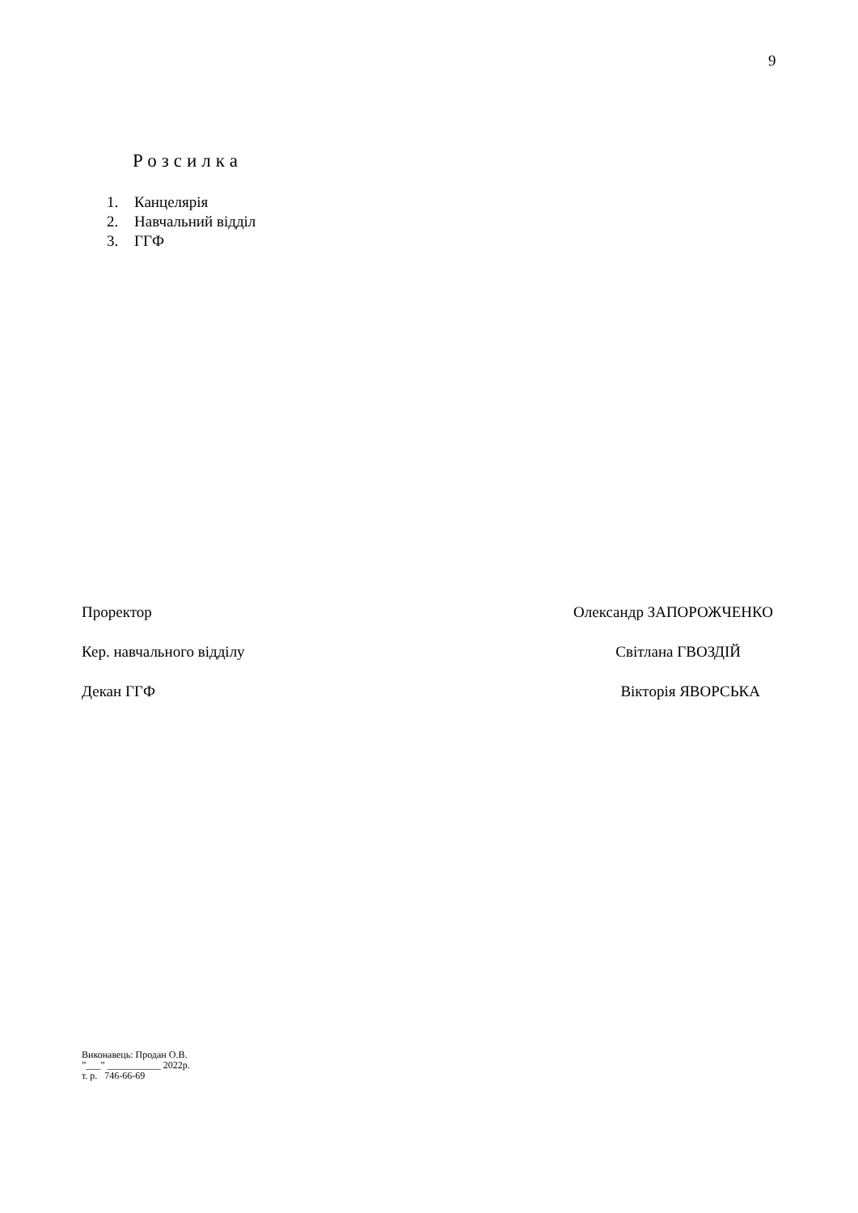9
Розсилка
1. Канцелярія
2. Навчальний відділ
3. ГГФ
Проректор Олександр ЗАПОРОЖЧЕНКО
Кер. навчального відділу Світлана ГВОЗДІЙ
Декан ГГФ Вікторія ЯВОРСЬКА
Виконавець: Продан О.В.
”___” ___________ 2022р.
т. р. 746-66-69